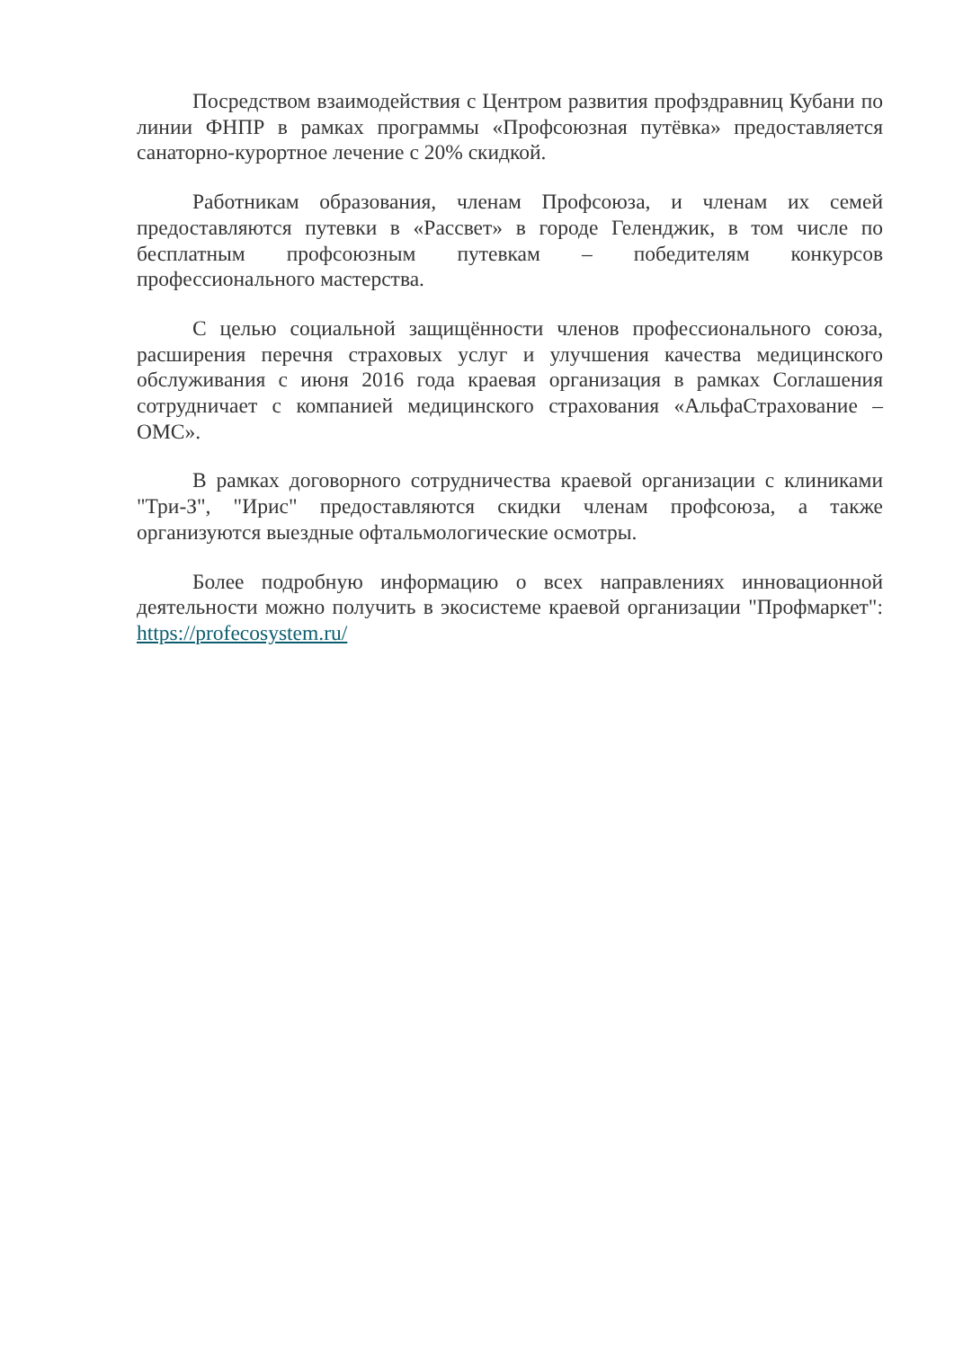Посредством взаимодействия с Центром развития профздравниц Кубани по линии ФНПР в рамках программы «Профсоюзная путёвка» предоставляется санаторно-курортное лечение с 20% скидкой.
Работникам образования, членам Профсоюза, и членам их семей предоставляются путевки в «Рассвет» в городе Геленджик, в том числе по бесплатным профсоюзным путевкам – победителям конкурсов профессионального мастерства.
С целью социальной защищённости членов профессионального союза, расширения перечня страховых услуг и улучшения качества медицинского обслуживания с июня 2016 года краевая организация в рамках Соглашения сотрудничает с компанией медицинского страхования «АльфаСтрахование – ОМС».
В рамках договорного сотрудничества краевой организации с клиниками "Три-З", "Ирис" предоставляются скидки членам профсоюза, а также организуются выездные офтальмологические осмотры.
Более подробную информацию о всех направлениях инновационной деятельности можно получить в экосистеме краевой организации "Профмаркет": https://profecosystem.ru/